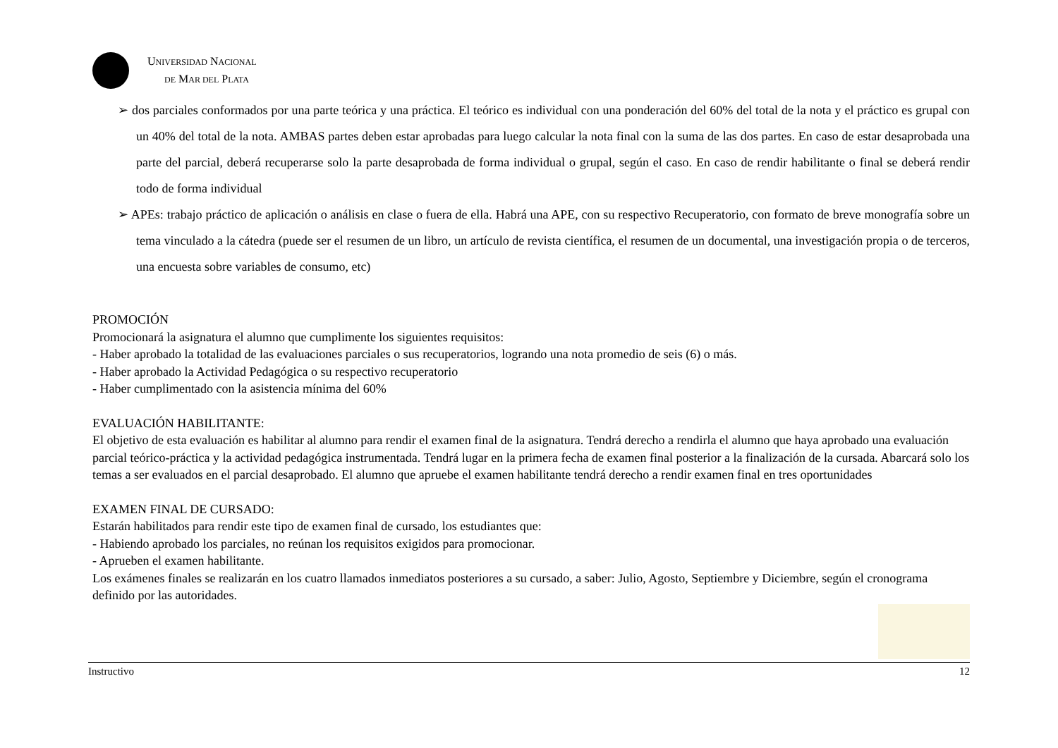UNIVERSIDAD NACIONAL
DE MAR DEL PLATA
➢ dos parciales conformados por una parte teórica y una práctica. El teórico es individual con una ponderación del 60% del total de la nota y el práctico es grupal con un 40% del total de la nota. AMBAS partes deben estar aprobadas para luego calcular la nota final con la suma de las dos partes. En caso de estar desaprobada una parte del parcial, deberá recuperarse solo la parte desaprobada de forma individual o grupal, según el caso. En caso de rendir habilitante o final se deberá rendir todo de forma individual
➢ APEs: trabajo práctico de aplicación o análisis en clase o fuera de ella. Habrá una APE, con su respectivo Recuperatorio, con formato de breve monografía sobre un tema vinculado a la cátedra (puede ser el resumen de un libro, un artículo de revista científica, el resumen de un documental, una investigación propia o de terceros, una encuesta sobre variables de consumo, etc)
PROMOCIÓN
Promocionará la asignatura el alumno que cumplimente los siguientes requisitos:
- Haber aprobado la totalidad de las evaluaciones parciales o sus recuperatorios, logrando una nota promedio de seis (6) o más.
- Haber aprobado la Actividad Pedagógica o su respectivo recuperatorio
- Haber cumplimentado con la asistencia mínima del 60%
EVALUACIÓN HABILITANTE:
El objetivo de esta evaluación es habilitar al alumno para rendir el examen final de la asignatura. Tendrá derecho a rendirla el alumno que haya aprobado una evaluación parcial teórico-práctica y la actividad pedagógica instrumentada. Tendrá lugar en la primera fecha de examen final posterior a la finalización de la cursada. Abarcará solo los temas a ser evaluados en el parcial desaprobado. El alumno que apruebe el examen habilitante tendrá derecho a rendir examen final en tres oportunidades
EXAMEN FINAL DE CURSADO:
Estarán habilitados para rendir este tipo de examen final de cursado, los estudiantes que:
- Habiendo aprobado los parciales, no reúnan los requisitos exigidos para promocionar.
- Aprueben el examen habilitante.
Los exámenes finales se realizarán en los cuatro llamados inmediatos posteriores a su cursado, a saber: Julio, Agosto, Septiembre y Diciembre, según el cronograma definido por las autoridades.
Instructivo 12